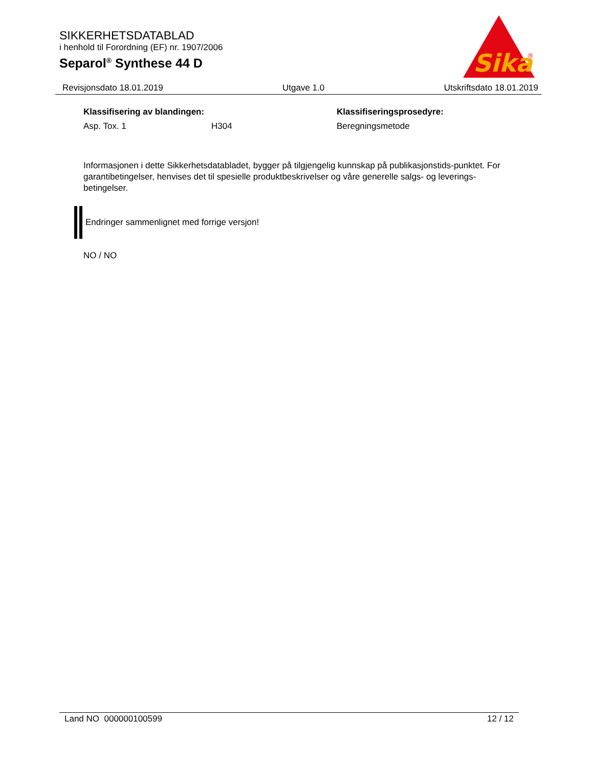SIKKERHETSDATABLAD
i henhold til Forordning (EF) nr. 1907/2006
Separol<sup>®</sup> Synthese 44 D
Sika
®
Revisjonsdato 18.01.2019 Utgave 1.0 Utskriftsdato 18.01.2019
| Klassifisering av blandingen: | | Klassifiseringsprosedyre: |
| --- | --- | --- |
| Asp. Tox. 1 | H304 | Beregningsmetode |
Informasjonen i dette Sikkerhetsdatabladet, bygger på tilgjengelig kunnskap på publikasjonstids-punktet. For garantibetingelser, henvises det til spesielle produktbeskrivelser og våre generelle salgs- og leverings- betingelser.
Endringer sammenlignet med forrige versjon!
NO / NO
Land NO 000000100599 12 / 12